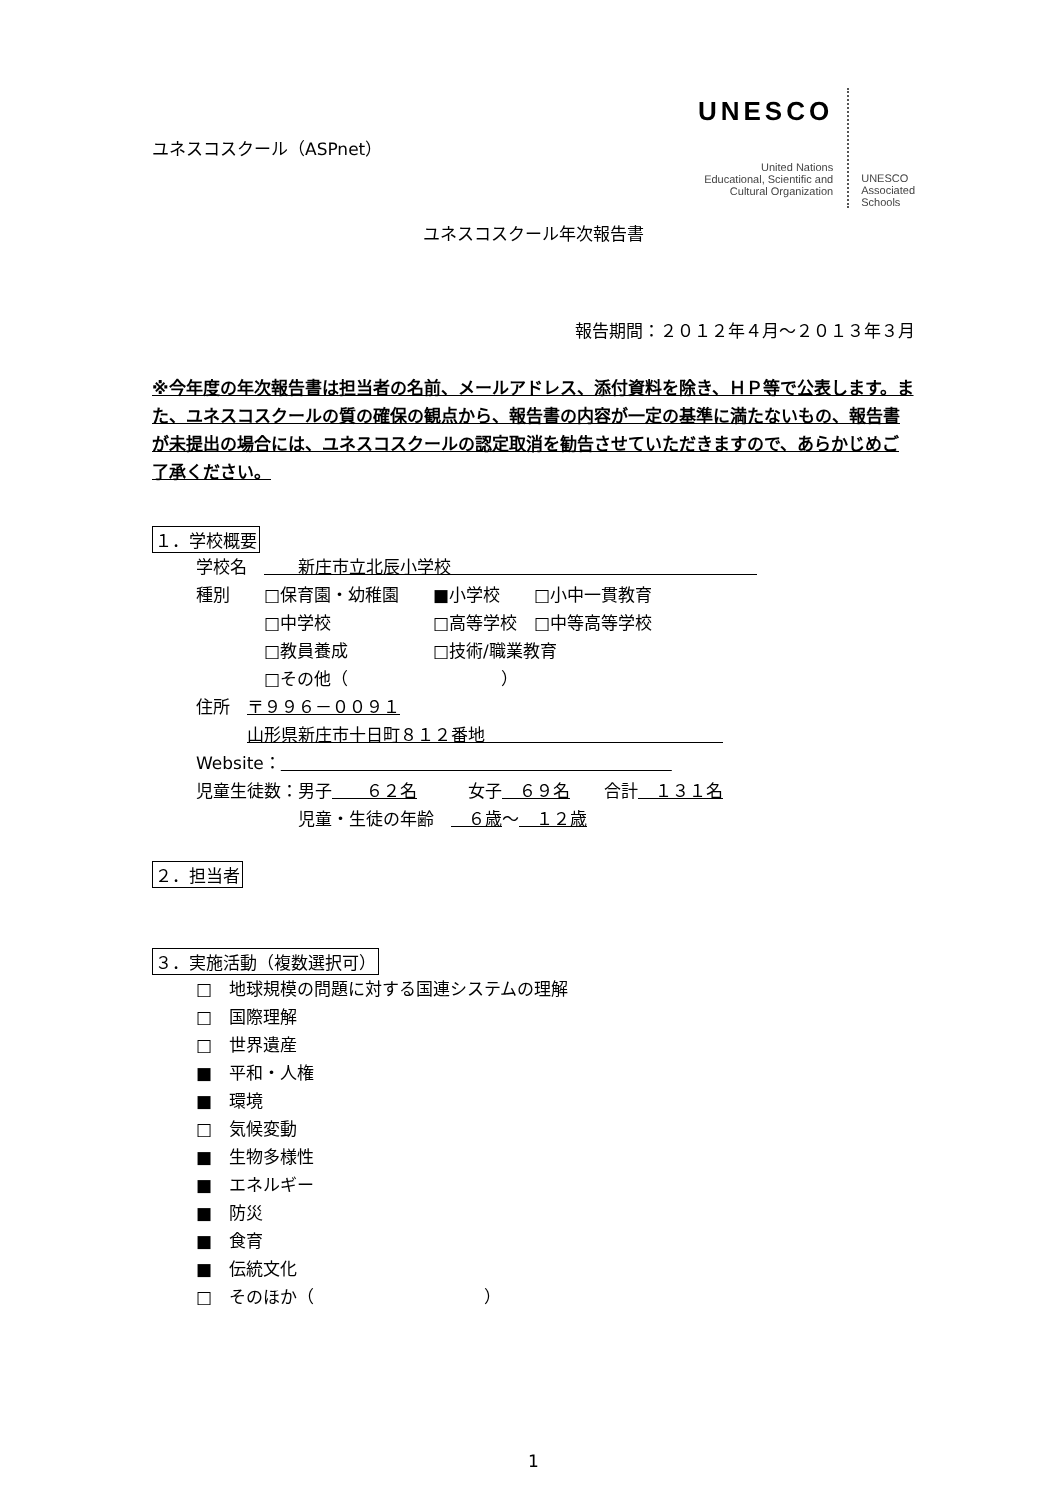ユネスコスクール（ASPnet）
UNESCO
United Nations
Educational, Scientific and
Cultural Organization
UNESCO
Associated
Schools
ユネスコスクール年次報告書
報告期間：２０１２年４月～２０１３年３月
※今年度の年次報告書は担当者の名前、メールアドレス、添付資料を除き、ＨＰ等で公表します。また、ユネスコスクールの質の確保の観点から、報告書の内容が一定の基準に満たないもの、報告書が未提出の場合には、ユネスコスクールの認定取消を勧告させていただきますので、あらかじめご了承ください。
１．学校概要
学校名　　　新庄市立北辰小学校　　　　　　　　　　　　　　　　　　
種別　　□保育園・幼稚園　　■小学校　　□小中一貫教育
　　　　□中学校　　　　　　□高等学校　□中等高等学校
　　　　□教員養成　　　　　□技術/職業教育
　　　　□その他（　　　　　　　　　）
住所　〒９９６－００９１
　　　山形県新庄市十日町８１２番地　　　　　　　　　　　　　　
Website：　　　　　　　　　　　　　　　　　　　　　　　
児童生徒数：男子　　６２名　　　女子　６９名　　合計　１３１名
　　　　　　児童・生徒の年齢　　６歳～　１２歳
２．担当者
３．実施活動（複数選択可）
□　地球規模の問題に対する国連システムの理解
□　国際理解
□　世界遺産
■　平和・人権
■　環境
□　気候変動
■　生物多様性
■　エネルギー
■　防災
■　食育
■　伝統文化
□　そのほか（　　　　　　　　　　）
1